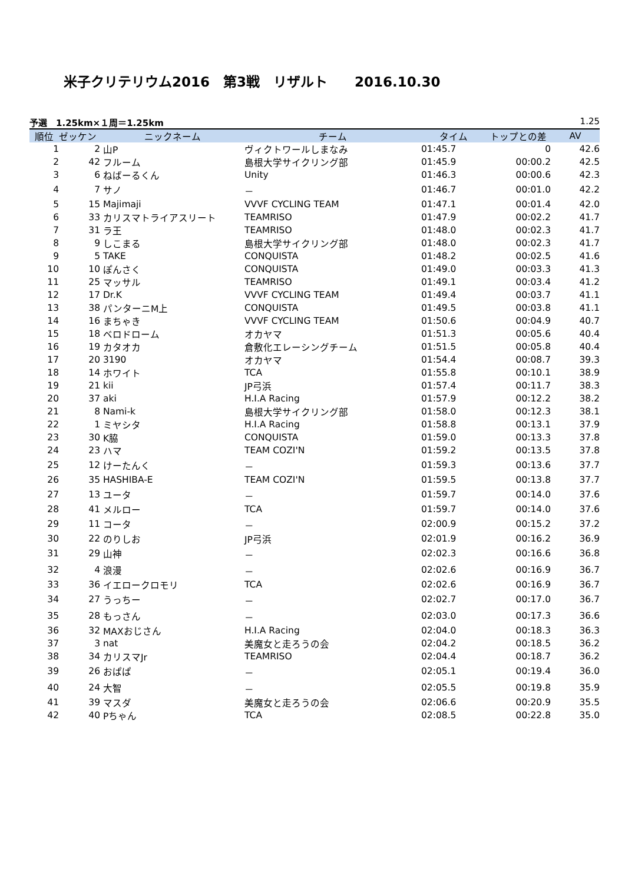米子クリテリウム2016　第3戦　リザルト　　2016.10.30
予選　1.25km×１周＝1.25km 1.25
| 順位 | ゼッケン | ニックネーム | チーム | タイム | トップとの差 | AV |
| --- | --- | --- | --- | --- | --- | --- |
| 1 | 2 | 山P | ヴィクトワールしまなみ | 01:45.7 | 0 | 42.6 |
| 2 | 42 | フルーム | 島根大学サイクリング部 | 01:45.9 | 00:00.2 | 42.5 |
| 3 | 6 | ねばーるくん | Unity | 01:46.3 | 00:00.6 | 42.3 |
| 4 | 7 | サノ | － | 01:46.7 | 00:01.0 | 42.2 |
| 5 | 15 | Majimaji | VVVF CYCLING TEAM | 01:47.1 | 00:01.4 | 42.0 |
| 6 | 33 | カリスマトライアスリート | TEAMRISO | 01:47.9 | 00:02.2 | 41.7 |
| 7 | 31 | ラ王 | TEAMRISO | 01:48.0 | 00:02.3 | 41.7 |
| 8 | 9 | しこまる | 島根大学サイクリング部 | 01:48.0 | 00:02.3 | 41.7 |
| 9 | 5 | TAKE | CONQUISTA | 01:48.2 | 00:02.5 | 41.6 |
| 10 | 10 | ぽんさく | CONQUISTA | 01:49.0 | 00:03.3 | 41.3 |
| 11 | 25 | マッサル | TEAMRISO | 01:49.1 | 00:03.4 | 41.2 |
| 12 | 17 | Dr.K | VVVF CYCLING TEAM | 01:49.4 | 00:03.7 | 41.1 |
| 13 | 38 | パンターニM上 | CONQUISTA | 01:49.5 | 00:03.8 | 41.1 |
| 14 | 16 | まちゃき | VVVF CYCLING TEAM | 01:50.6 | 00:04.9 | 40.7 |
| 15 | 18 | ベロドローム | オカヤマ | 01:51.3 | 00:05.6 | 40.4 |
| 16 | 19 | カタオカ | 倉敷化エレーシングチーム | 01:51.5 | 00:05.8 | 40.4 |
| 17 | 20 | 3190 | オカヤマ | 01:54.4 | 00:08.7 | 39.3 |
| 18 | 14 | ホワイト | TCA | 01:55.8 | 00:10.1 | 38.9 |
| 19 | 21 | kii | JP弓浜 | 01:57.4 | 00:11.7 | 38.3 |
| 20 | 37 | aki | H.I.A Racing | 01:57.9 | 00:12.2 | 38.2 |
| 21 | 8 | Nami-k | 島根大学サイクリング部 | 01:58.0 | 00:12.3 | 38.1 |
| 22 | 1 | ミヤシタ | H.I.A Racing | 01:58.8 | 00:13.1 | 37.9 |
| 23 | 30 | K脇 | CONQUISTA | 01:59.0 | 00:13.3 | 37.8 |
| 24 | 23 | ハマ | TEAM COZI'N | 01:59.2 | 00:13.5 | 37.8 |
| 25 | 12 | けーたんく | － | 01:59.3 | 00:13.6 | 37.7 |
| 26 | 35 | HASHIBA-E | TEAM COZI'N | 01:59.5 | 00:13.8 | 37.7 |
| 27 | 13 | ユータ | － | 01:59.7 | 00:14.0 | 37.6 |
| 28 | 41 | メルロー | TCA | 01:59.7 | 00:14.0 | 37.6 |
| 29 | 11 | コータ | － | 02:00.9 | 00:15.2 | 37.2 |
| 30 | 22 | のりしお | JP弓浜 | 02:01.9 | 00:16.2 | 36.9 |
| 31 | 29 | 山神 | － | 02:02.3 | 00:16.6 | 36.8 |
| 32 | 4 | 浪漫 | － | 02:02.6 | 00:16.9 | 36.7 |
| 33 | 36 | イエロークロモリ | TCA | 02:02.6 | 00:16.9 | 36.7 |
| 34 | 27 | うっちー | － | 02:02.7 | 00:17.0 | 36.7 |
| 35 | 28 | もっさん | － | 02:03.0 | 00:17.3 | 36.6 |
| 36 | 32 | MAXおじさん | H.I.A Racing | 02:04.0 | 00:18.3 | 36.3 |
| 37 | 3 | nat | 美魔女と走ろうの会 | 02:04.2 | 00:18.5 | 36.2 |
| 38 | 34 | カリスマJr | TEAMRISO | 02:04.4 | 00:18.7 | 36.2 |
| 39 | 26 | おぱぱ | － | 02:05.1 | 00:19.4 | 36.0 |
| 40 | 24 | 大智 | － | 02:05.5 | 00:19.8 | 35.9 |
| 41 | 39 | マスダ | 美魔女と走ろうの会 | 02:06.6 | 00:20.9 | 35.5 |
| 42 | 40 | Pちゃん | TCA | 02:08.5 | 00:22.8 | 35.0 |